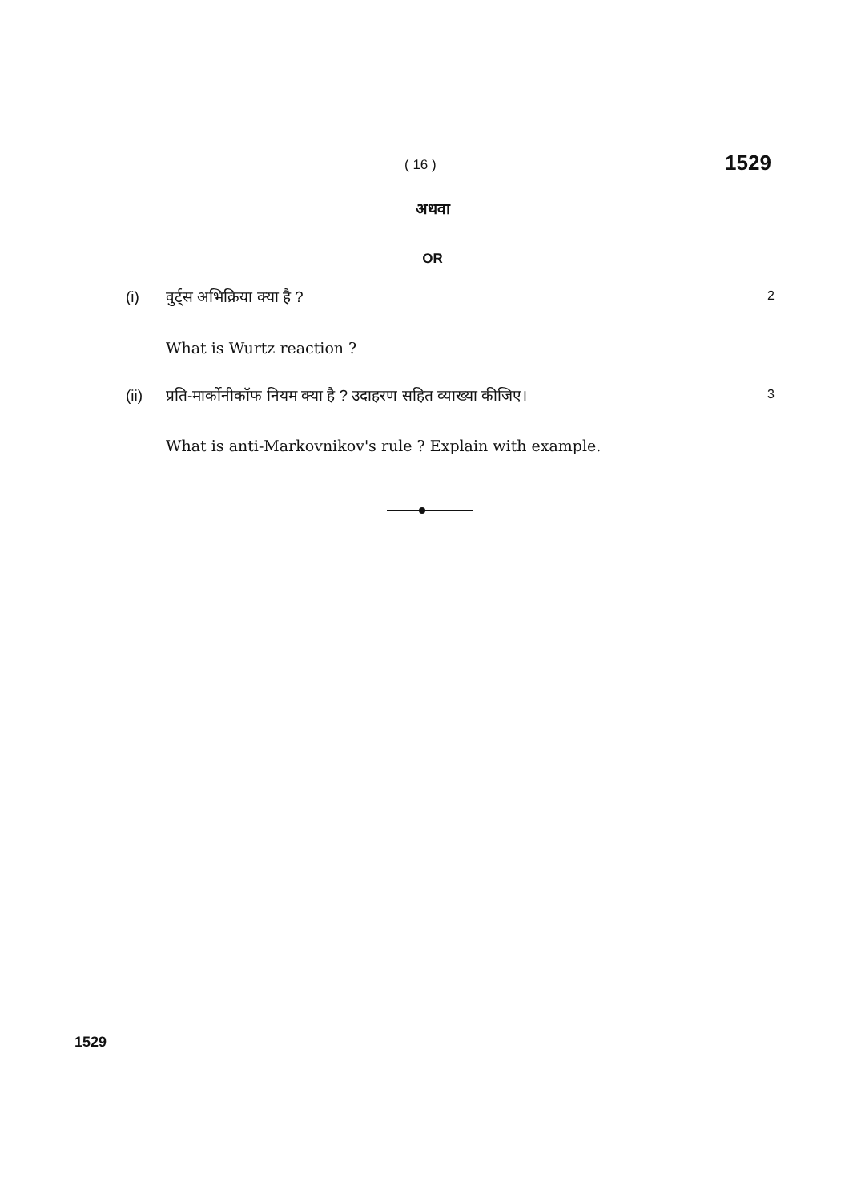( 16 ) 1529
अथवा
OR
(i) वुर्ट्स अभिक्रिया क्या है ? 2
What is Wurtz reaction ?
(ii) प्रति-मार्कोनीकॉफ नियम क्या है ? उदाहरण सहित व्याख्या कीजिए। 3
What is anti-Markovnikov's rule ? Explain with example.
1529